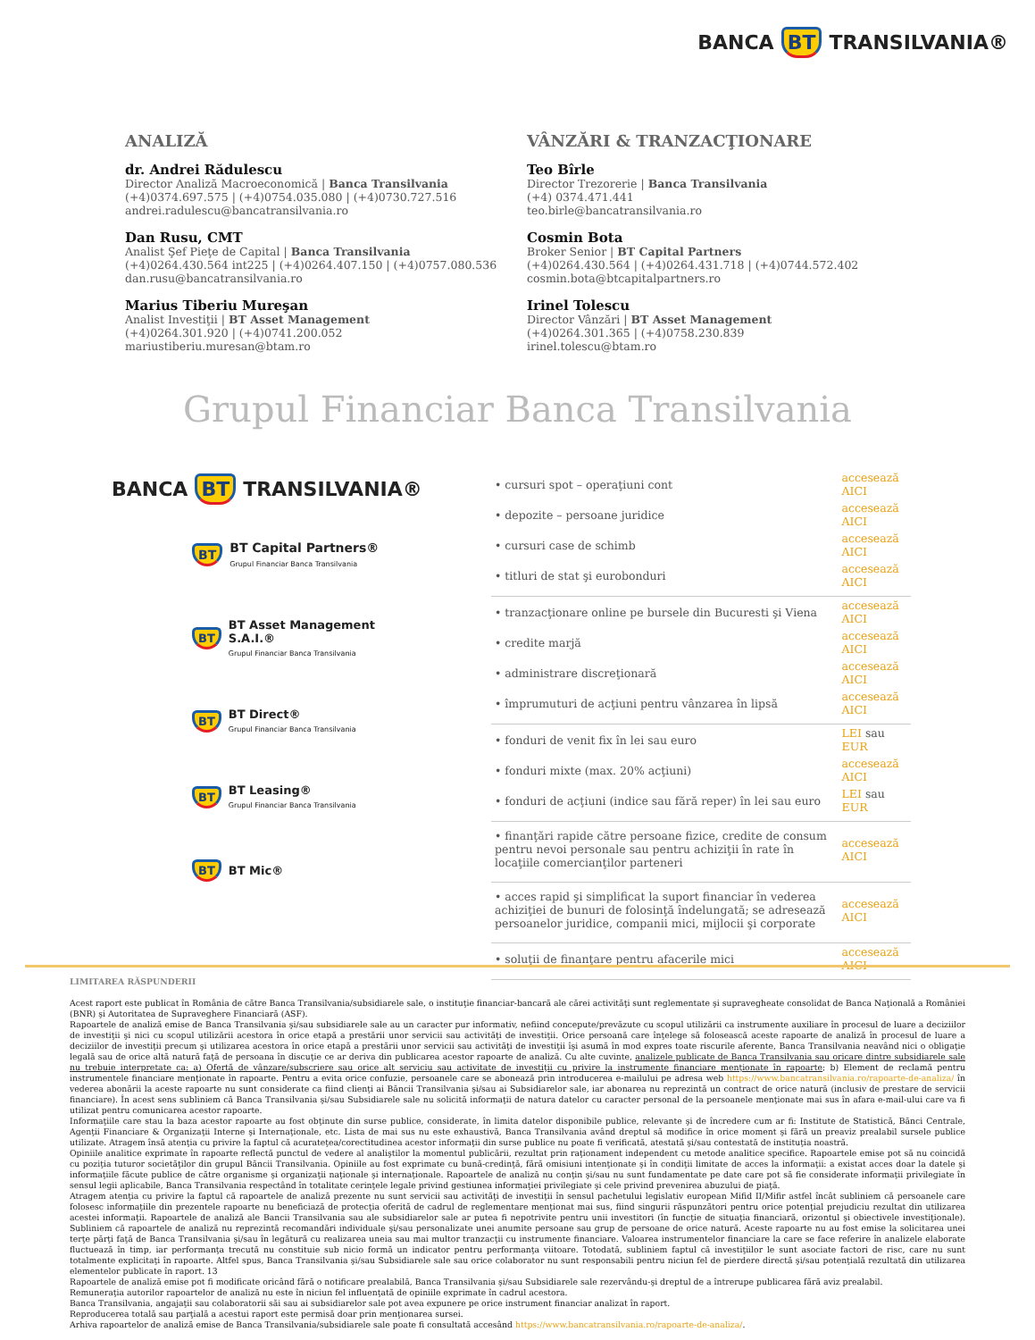BANCA BT TRANSILVANIA®
ANALIZĂ
dr. Andrei Rădulescu
Director Analiză Macroeconomică | Banca Transilvania
(+4)0374.697.575 | (+4)0754.035.080 | (+4)0730.727.516
andrei.radulescu@bancatransilvania.ro
Dan Rusu, CMT
Analist Şef Pieţe de Capital | Banca Transilvania
(+4)0264.430.564 int225 | (+4)0264.407.150 | (+4)0757.080.536
dan.rusu@bancatransilvania.ro
Marius Tiberiu Mureşan
Analist Investiţii | BT Asset Management
(+4)0264.301.920 | (+4)0741.200.052
mariustiberiu.muresan@btam.ro
VÂNZĂRI & TRANZACŢIONARE
Teo Bîrle
Director Trezorerie | Banca Transilvania
(+4) 0374.471.441
teo.birle@bancatransilvania.ro
Cosmin Bota
Broker Senior | BT Capital Partners
(+4)0264.430.564 | (+4)0264.431.718 | (+4)0744.572.402
cosmin.bota@btcapitalpartners.ro
Irinel Tolescu
Director Vânzări | BT Asset Management
(+4)0264.301.365 | (+4)0758.230.839
irinel.tolescu@btam.ro
Grupul Financiar Banca Transilvania
BANCA BT TRANSILVANIA®
BT
BT Capital Partners®
Grupul Financiar Banca Transilvania
BT
BT Asset Management S.A.I.®
Grupul Financiar Banca Transilvania
BT
BT Direct®
Grupul Financiar Banca Transilvania
BT
BT Leasing®
Grupul Financiar Banca Transilvania
BT BT Mic®
| • cursuri spot – operaţiuni cont | accesează AICI |
| • depozite – persoane juridice | accesează AICI |
| • cursuri case de schimb | accesează AICI |
| • titluri de stat şi eurobonduri | accesează AICI |
| • tranzacţionare online pe bursele din Bucuresti şi Viena | accesează AICI |
| • credite marjă | accesează AICI |
| • administrare discreţionară | accesează AICI |
| • împrumuturi de acţiuni pentru vânzarea în lipsă | accesează AICI |
| • fonduri de venit fix în lei sau euro | LEI sau EUR |
| • fonduri mixte (max. 20% acţiuni) | accesează AICI |
| • fonduri de acţiuni (indice sau fără reper) în lei sau euro | LEI sau EUR |
| • finanţări rapide către persoane fizice, credite de consum pentru nevoi personale sau pentru achiziţii în rate în locaţiile comercianţilor parteneri | accesează AICI |
| • acces rapid şi simplificat la suport financiar în vederea achiziţiei de bunuri de folosinţă îndelungată; se adresează persoanelor juridice, companii mici, mijlocii şi corporate | accesează AICI |
| • soluţii de finanţare pentru afacerile mici | accesează AICI |
LIMITAREA RĂSPUNDERII
Acest raport este publicat în România de către Banca Transilvania/subsidiarele sale, o instituţie financiar-bancară ale cărei activităţi sunt reglementate şi supravegheate consolidat de Banca Naţională a României (BNR) şi Autoritatea de Supraveghere Financiară (ASF).
Rapoartele de analiză emise de Banca Transilvania şi/sau subsidiarele sale au un caracter pur informativ, nefiind concepute/prevăzute cu scopul utilizării ca instrumente auxiliare în procesul de luare a deciziilor de investiţii şi nici cu scopul utilizării acestora în orice etapă a prestării unor servicii sau activităţi de investiţii. Orice persoană care înţelege să folosească aceste rapoarte de analiză în procesul de luare a deciziilor de investiţii precum şi utilizarea acestora în orice etapă a prestării unor servicii sau activităţi de investiţii îşi asumă în mod expres toate riscurile aferente, Banca Transilvania neavând nici o obligaţie legală sau de orice altă natură faţă de persoana în discuţie ce ar deriva din publicarea acestor rapoarte de analiză. Cu alte cuvinte, analizele publicate de Banca Transilvania sau oricare dintre subsidiarele sale nu trebuie interpretate ca: a) Ofertă de vânzare/subscriere sau orice alt serviciu sau activitate de investiţii cu privire la instrumente financiare menţionate în rapoarte; b) Element de reclamă pentru instrumentele financiare menţionate în rapoarte. Pentru a evita orice confuzie, persoanele care se abonează prin introducerea e-mailului pe adresa web https://www.bancatransilvania.ro/rapoarte-de-analiza/ în vederea abonării la aceste rapoarte nu sunt considerate ca fiind clienţi ai Băncii Transilvania şi/sau ai Subsidiarelor sale, iar abonarea nu reprezintă un contract de orice natură (inclusiv de prestare de servicii financiare). În acest sens subliniem că Banca Transilvania şi/sau Subsidiarele sale nu solicită informaţii de natura datelor cu caracter personal de la persoanele menţionate mai sus în afara e-mail-ului care va fi utilizat pentru comunicarea acestor rapoarte.
Informaţiile care stau la baza acestor rapoarte au fost obţinute din surse publice, considerate, în limita datelor disponibile publice, relevante şi de încredere cum ar fi: Institute de Statistică, Bănci Centrale, Agenţii Financiare & Organizaţii Interne şi Internaţionale, etc. Lista de mai sus nu este exhaustivă, Banca Transilvania având dreptul să modifice în orice moment şi fără un preaviz prealabil sursele publice utilizate. Atragem însă atenţia cu privire la faptul că acurateţea/corectitudinea acestor informaţii din surse publice nu poate fi verificată, atestată şi/sau contestată de instituţia noastră.
Opiniile analitice exprimate în rapoarte reflectă punctul de vedere al analiştilor la momentul publicării, rezultat prin raţionament independent cu metode analitice specifice. Rapoartele emise pot să nu coincidă cu poziţia tuturor societăţilor din grupul Băncii Transilvania. Opiniile au fost exprimate cu bună-credinţă, fără omisiuni intenţionate şi în condiţii limitate de acces la informaţii: a existat acces doar la datele şi informaţiile făcute publice de către organisme şi organizaţii naţionale şi internaţionale. Rapoartele de analiză nu conţin şi/sau nu sunt fundamentate pe date care pot să fie considerate informaţii privilegiate în sensul legii aplicabile, Banca Transilvania respectând în totalitate cerinţele legale privind gestiunea informaţiei privilegiate şi cele privind prevenirea abuzului de piaţă.
Atragem atenţia cu privire la faptul că rapoartele de analiză prezente nu sunt servicii sau activităţi de investiţii în sensul pachetului legislativ european Mifid II/Mifir astfel încât subliniem că persoanele care folosesc informaţiile din prezentele rapoarte nu beneficiază de protecţia oferită de cadrul de reglementare menţionat mai sus, fiind singurii răspunzători pentru orice potenţial prejudiciu rezultat din utilizarea acestei informaţii. Rapoartele de analiză ale Bancii Transilvania sau ale subsidiarelor sale ar putea fi nepotrivite pentru unii investitori (în funcţie de situaţia financiară, orizontul şi obiectivele investiţionale). Subliniem că rapoartele de analiză nu reprezintă recomandări individuale şi/sau personalizate unei anumite persoane sau grup de persoane de orice natură. Aceste rapoarte nu au fost emise la solicitarea unei terţe părţi faţă de Banca Transilvania şi/sau în legătură cu realizarea uneia sau mai multor tranzacţii cu instrumente financiare. Valoarea instrumentelor financiare la care se face referire în analizele elaborate fluctuează în timp, iar performanţa trecută nu constituie sub nicio formă un indicator pentru performanţa viitoare. Totodată, subliniem faptul că investiţiilor le sunt asociate factori de risc, care nu sunt totalmente explicitaţi în rapoarte. Altfel spus, Banca Transilvania şi/sau Subsidiarele sale sau orice colaborator nu sunt responsabili pentru niciun fel de pierdere directă şi/sau potenţială rezultată din utilizarea elementelor publicate în raport. 13
Rapoartele de analiză emise pot fi modificate oricând fără o notificare prealabilă, Banca Transilvania şi/sau Subsidiarele sale rezervându-şi dreptul de a întrerupe publicarea fără aviz prealabil.
Remuneraţia autorilor rapoartelor de analiză nu este în niciun fel influenţată de opiniile exprimate în cadrul acestora.
Banca Transilvania, angajaţii sau colaboratorii săi sau ai subsidiarelor sale pot avea expunere pe orice instrument financiar analizat în raport.
Reproducerea totală sau parţială a acestui raport este permisă doar prin menţionarea sursei.
Arhiva rapoartelor de analiză emise de Banca Transilvania/subsidiarele sale poate fi consultată accesând https://www.bancatransilvania.ro/rapoarte-de-analiza/.